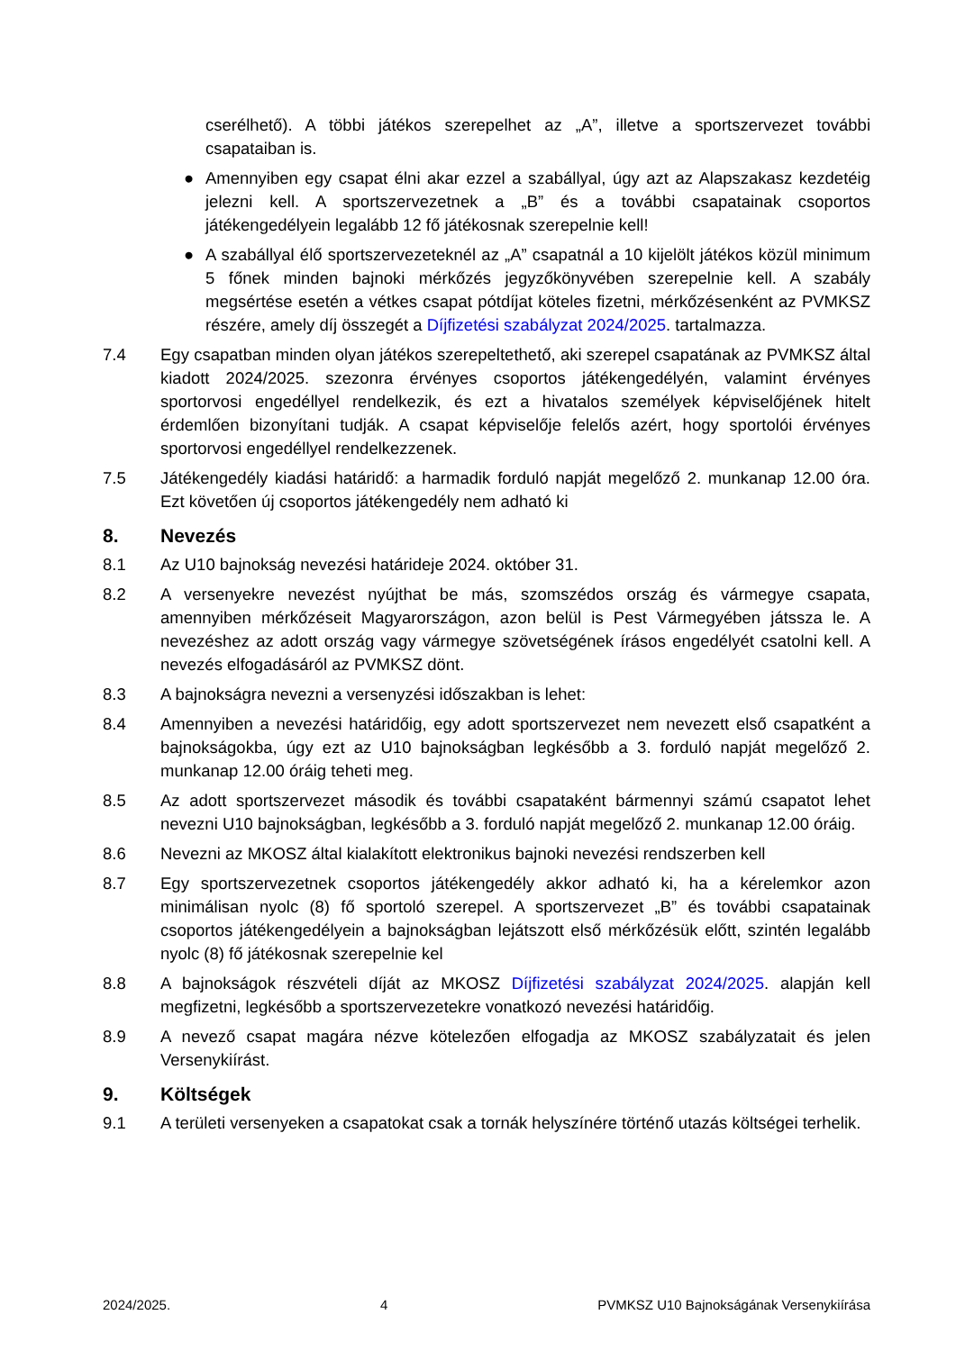cserélhető). A többi játékos szerepelhet az „A”, illetve a sportszervezet további csapataiban is.
● Amennyiben egy csapat élni akar ezzel a szabállyal, úgy azt az Alapszakasz kezdetéig jelezni kell. A sportszervezetnek a „B” és a további csapatainak csoportos játékengedélyein legalább 12 fő játékosnak szerepelnie kell!
● A szabállyal élő sportszervezeteknél az „A” csapatnál a 10 kijelölt játékos közül minimum 5 főnek minden bajnoki mérkőzés jegyzőkönyvében szerepelnie kell. A szabály megsértése esetén a vétkes csapat pótdíjat köteles fizetni, mérkőzésenként az PVMKSZ részére, amely díj összegét a Díjfizetési szabályzat 2024/2025. tartalmazza.
7.4 Egy csapatban minden olyan játékos szerepeltethető, aki szerepel csapatának az PVMKSZ által kiadott 2024/2025. szezonra érvényes csoportos játékengedélyén, valamint érvényes sportorvosi engedéllyel rendelkezik, és ezt a hivatalos személyek képviselőjének hitelt érdemlően bizonyítani tudják. A csapat képviselője felelős azért, hogy sportolói érvényes sportorvosi engedéllyel rendelkezzenek.
7.5 Játékengedély kiadási határidő: a harmadik forduló napját megelőző 2. munkanap 12.00 óra. Ezt követően új csoportos játékengedély nem adható ki
8. Nevezés
8.1 Az U10 bajnokság nevezési határideje 2024. október 31.
8.2 A versenyekre nevezést nyújthat be más, szomszédos ország és vármegye csapata, amennyiben mérkőzéseit Magyarországon, azon belül is Pest Vármegyében játssza le. A nevezéshez az adott ország vagy vármegye szövetségének írásos engedélyét csatolni kell. A nevezés elfogadásáról az PVMKSZ dönt.
8.3 A bajnokságra nevezni a versenyzési időszakban is lehet:
8.4 Amennyiben a nevezési határidőig, egy adott sportszervezet nem nevezett első csapatként a bajnokságokba, úgy ezt az U10 bajnokságban legkésőbb a 3. forduló napját megelőző 2. munkanap 12.00 óráig teheti meg.
8.5 Az adott sportszervezet második és további csapataként bármennyi számú csapatot lehet nevezni U10 bajnokságban, legkésőbb a 3. forduló napját megelőző 2. munkanap 12.00 óráig.
8.6 Nevezni az MKOSZ által kialakított elektronikus bajnoki nevezési rendszerben kell
8.7 Egy sportszervezetnek csoportos játékengedély akkor adható ki, ha a kérelemkor azon minimálisan nyolc (8) fő sportoló szerepel. A sportszervezet „B” és további csapatainak csoportos játékengedélyein a bajnokságban lejátszott első mérkőzésük előtt, szintén legalább nyolc (8) fő játékosnak szerepelnie kel
8.8 A bajnokságok részvételi díját az MKOSZ Díjfizetési szabályzat 2024/2025. alapján kell megfizetni, legkésőbb a sportszervezetekre vonatkozó nevezési határidőig.
8.9 A nevező csapat magára nézve kötelezően elfogadja az MKOSZ szabályzatait és jelen Versenykiírást.
9. Költségek
9.1 A területi versenyeken a csapatokat csak a tornák helyszínére történő utazás költségei terhelik.
2024/2025. 4 PVMKSZ U10 Bajnokságának Versenykiírása